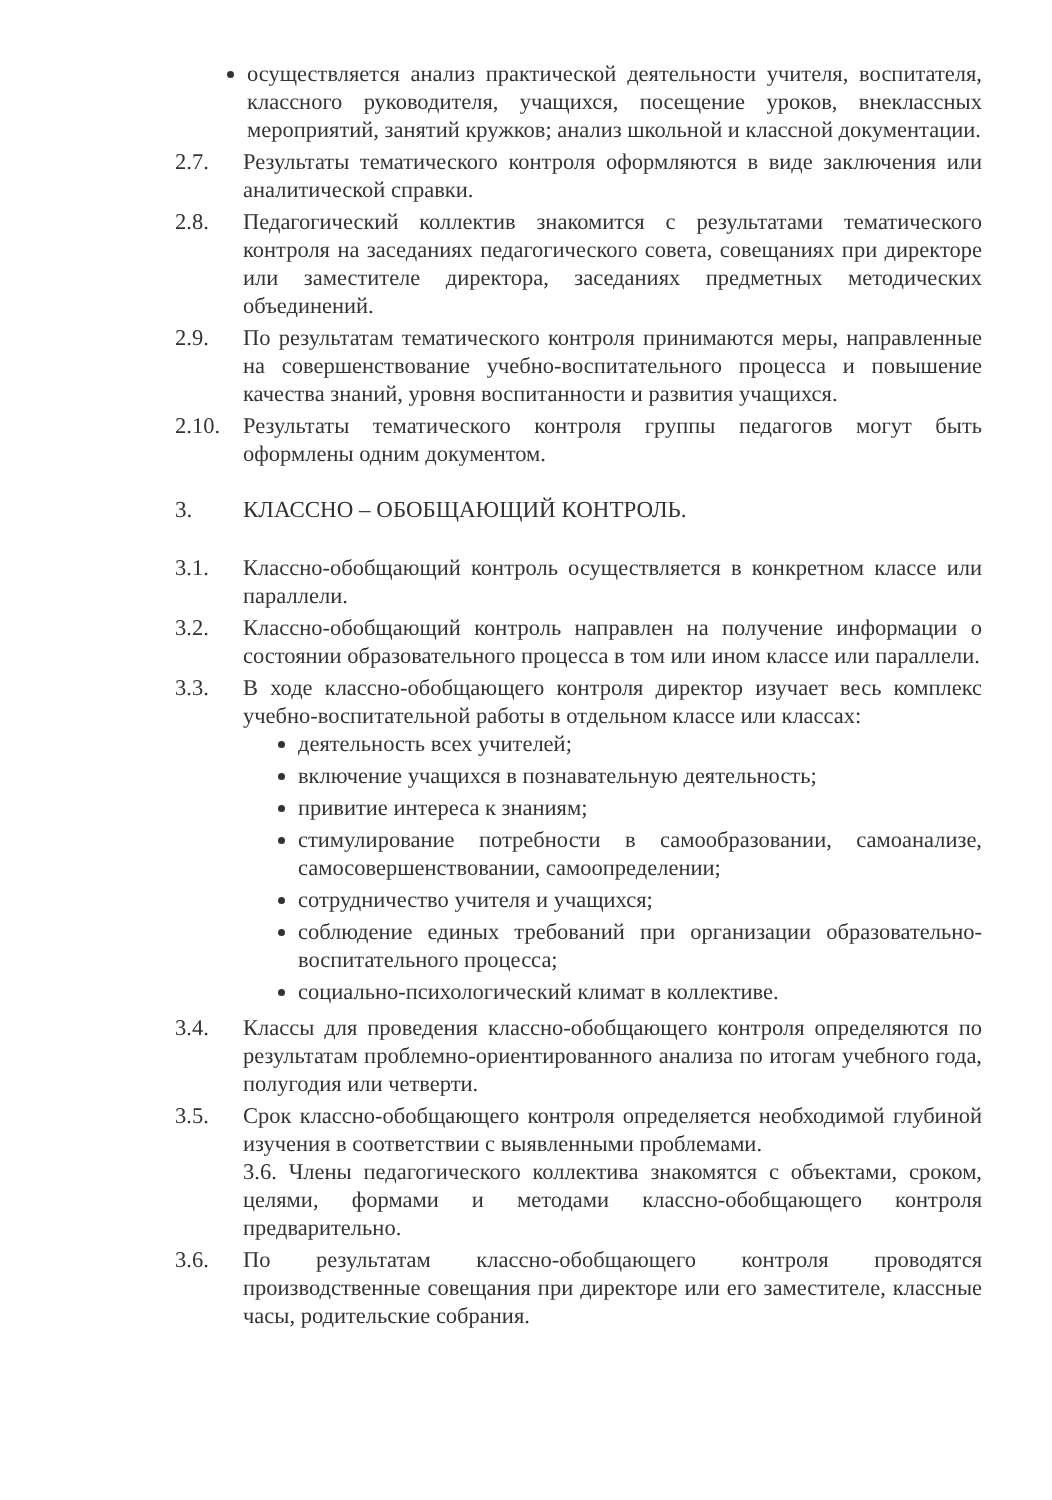осуществляется анализ практической деятельности учителя, воспитателя, классного руководителя, учащихся, посещение уроков, внеклассных мероприятий, занятий кружков; анализ школьной и классной документации.
2.7. Результаты тематического контроля оформляются в виде заключения или аналитической справки.
2.8. Педагогический коллектив знакомится с результатами тематического контроля на заседаниях педагогического совета, совещаниях при директоре или заместителе директора, заседаниях предметных методических объединений.
2.9. По результатам тематического контроля принимаются меры, направленные на совершенствование учебно-воспитательного процесса и повышение качества знаний, уровня воспитанности и развития учащихся.
2.10. Результаты тематического контроля группы педагогов могут быть оформлены одним документом.
3. КЛАССНО – ОБОБЩАЮЩИЙ КОНТРОЛЬ.
3.1. Классно-обобщающий контроль осуществляется в конкретном классе или параллели.
3.2. Классно-обобщающий контроль направлен на получение информации о состоянии образовательного процесса в том или ином классе или параллели.
3.3. В ходе классно-обобщающего контроля директор изучает весь комплекс учебно-воспитательной работы в отдельном классе или классах:
деятельность всех учителей;
включение учащихся в познавательную деятельность;
привитие интереса к знаниям;
стимулирование потребности в самообразовании, самоанализе, самосовершенствовании, самоопределении;
сотрудничество учителя и учащихся;
соблюдение единых требований при организации образовательно-воспитательного процесса;
социально-психологический климат в коллективе.
3.4. Классы для проведения классно-обобщающего контроля определяются по результатам проблемно-ориентированного анализа по итогам учебного года, полугодия или четверти.
3.5. Срок классно-обобщающего контроля определяется необходимой глубиной изучения в соответствии с выявленными проблемами.
3.6. Члены педагогического коллектива знакомятся с объектами, сроком, целями, формами и методами классно-обобщающего контроля предварительно.
3.6. По результатам классно-обобщающего контроля проводятся производственные совещания при директоре или его заместителе, классные часы, родительские собрания.